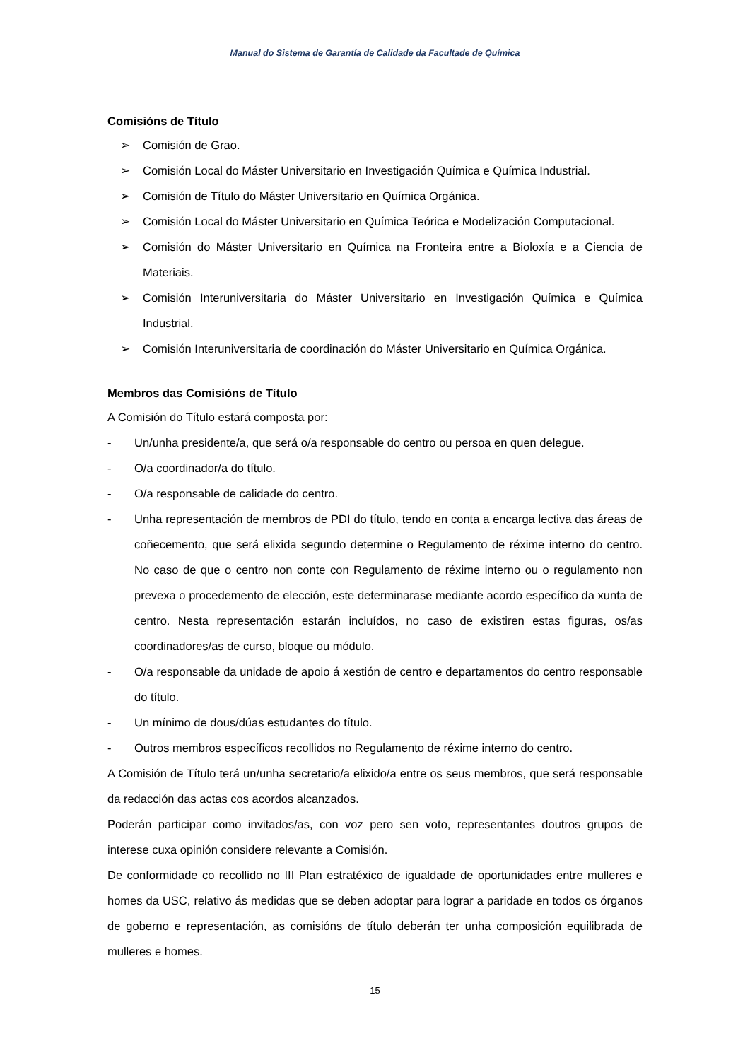Manual do Sistema de Garantía de Calidade da Facultade de Química
Comisións de Título
➢ Comisión de Grao.
➢ Comisión Local do Máster Universitario en Investigación Química e Química Industrial.
➢ Comisión de Título do Máster Universitario en Química Orgánica.
➢ Comisión Local do Máster Universitario en Química Teórica e Modelización Computacional.
➢ Comisión do Máster Universitario en Química na Fronteira entre a Bioloxía e a Ciencia de Materiais.
➢ Comisión Interuniversitaria do Máster Universitario en Investigación Química e Química Industrial.
➢ Comisión Interuniversitaria de coordinación do Máster Universitario en Química Orgánica.
Membros das Comisións de Título
A Comisión do Título estará composta por:
- Un/unha presidente/a, que será o/a responsable do centro ou persoa en quen delegue.
- O/a coordinador/a do título.
- O/a responsable de calidade do centro.
- Unha representación de membros de PDI do título, tendo en conta a encarga lectiva das áreas de coñecemento, que será elixida segundo determine o Regulamento de réxime interno do centro. No caso de que o centro non conte con Regulamento de réxime interno ou o regulamento non prevexa o procedemento de elección, este determinarase mediante acordo específico da xunta de centro. Nesta representación estarán incluídos, no caso de existiren estas figuras, os/as coordinadores/as de curso, bloque ou módulo.
- O/a responsable da unidade de apoio á xestión de centro e departamentos do centro responsable do título.
- Un mínimo de dous/dúas estudantes do título.
- Outros membros específicos recollidos no Regulamento de réxime interno do centro.
A Comisión de Título terá un/unha secretario/a elixido/a entre os seus membros, que será responsable da redacción das actas cos acordos alcanzados.
Poderán participar como invitados/as, con voz pero sen voto, representantes doutros grupos de interese cuxa opinión considere relevante a Comisión.
De conformidade co recollido no III Plan estratéxico de igualdade de oportunidades entre mulleres e homes da USC, relativo ás medidas que se deben adoptar para lograr a paridade en todos os órganos de goberno e representación, as comisións de título deberán ter unha composición equilibrada de mulleres e homes.
15